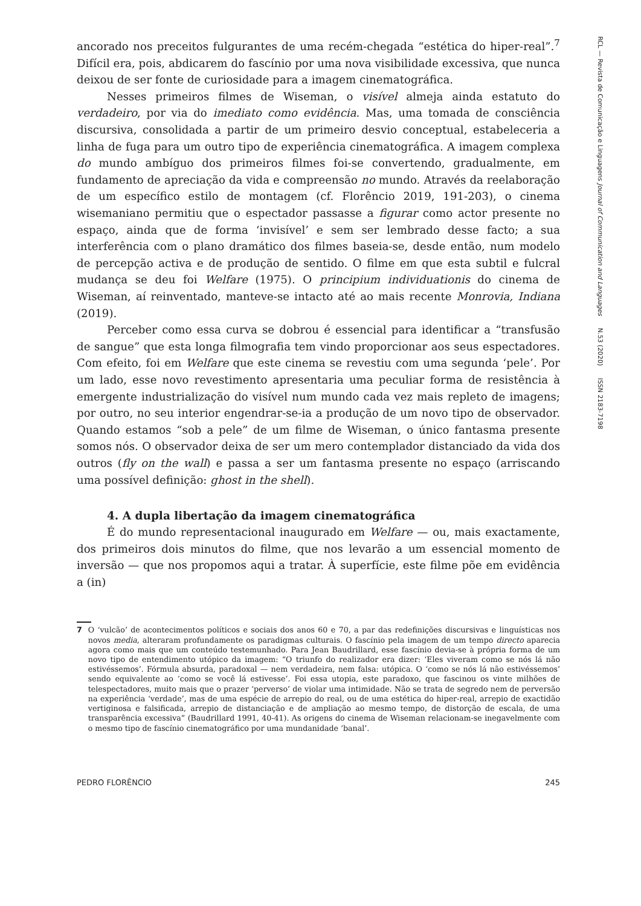ancorado nos preceitos fulgurantes de uma recém-chegada “estética do hiper-real”.<sup>7</sup> Difícil era, pois, abdicarem do fascínio por uma nova visibilidade excessiva, que nunca deixou de ser fonte de curiosidade para a imagem cinematográfica.
Nesses primeiros filmes de Wiseman, o visível almeja ainda estatuto do verdadeiro, por via do imediato como evidência. Mas, uma tomada de consciência discursiva, consolidada a partir de um primeiro desvio conceptual, estabeleceria a linha de fuga para um outro tipo de experiência cinematográfica. A imagem complexa do mundo ambíguo dos primeiros filmes foi-se convertendo, gradualmente, em fundamento de apreciação da vida e compreensão no mundo. Através da reelaboração de um específico estilo de montagem (cf. Florêncio 2019, 191-203), o cinema wisemaniano permitiu que o espectador passasse a figurar como actor presente no espaço, ainda que de forma ‘invisível’ e sem ser lembrado desse facto; a sua interferência com o plano dramático dos filmes baseia-se, desde então, num modelo de percepção activa e de produção de sentido. O filme em que esta subtil e fulcral mudança se deu foi Welfare (1975). O principium individuationis do cinema de Wiseman, aí reinventado, manteve-se intacto até ao mais recente Monrovia, Indiana (2019).
Perceber como essa curva se dobrou é essencial para identificar a “transfusão de sangue” que esta longa filmografia tem vindo proporcionar aos seus espectadores. Com efeito, foi em Welfare que este cinema se revestiu com uma segunda ‘pele’. Por um lado, esse novo revestimento apresentaria uma peculiar forma de resistência à emergente industrialização do visível num mundo cada vez mais repleto de imagens; por outro, no seu interior engendrar-se-ia a produção de um novo tipo de observador. Quando estamos “sob a pele” de um filme de Wiseman, o único fantasma presente somos nós. O observador deixa de ser um mero contemplador distanciado da vida dos outros (fly on the wall) e passa a ser um fantasma presente no espaço (arriscando uma possível definição: ghost in the shell).
4. A dupla libertação da imagem cinematográfica
É do mundo representacional inaugurado em Welfare — ou, mais exactamente, dos primeiros dois minutos do filme, que nos levarão a um essencial momento de inversão — que nos propomos aqui a tratar. À superfície, este filme põe em evidência a (in)
7 O ‘vulcão’ de acontecimentos políticos e sociais dos anos 60 e 70, a par das redefinições discursivas e linguísticas nos novos media, alteraram profundamente os paradigmas culturais. O fascínio pela imagem de um tempo directo aparecia agora como mais que um conteúdo testemunhado. Para Jean Baudrillard, esse fascínio devia-se à própria forma de um novo tipo de entendimento utópico da imagem: “O triunfo do realizador era dizer: ‘Eles viveram como se nós lá não estivéssemos’. Fórmula absurda, paradoxal — nem verdadeira, nem falsa: utópica. O ‘como se nós lá não estivéssemos’ sendo equivalente ao ‘como se você lá estivesse’. Foi essa utopia, este paradoxo, que fascinou os vinte milhões de telespectadores, muito mais que o prazer ‘perverso’ de violar uma intimidade. Não se trata de segredo nem de perversão na experiência ‘verdade’, mas de uma espécie de arrepio do real, ou de uma estética do hiper-real, arrepio de exactidão vertiginosa e falsificada, arrepio de distanciação e de ampliação ao mesmo tempo, de distorção de escala, de uma transparência excessiva” (Baudrillard 1991, 40-41). As origens do cinema de Wiseman relacionam-se inegavelmente com o mesmo tipo de fascínio cinematográfico por uma mundanidade ‘banal’.
PEDRO FLORÊNCIO 245
RCL — Revista de Comunicação e Linguagens Journal of Communication and Languages N.53 (2020) ISSN 2183-7198